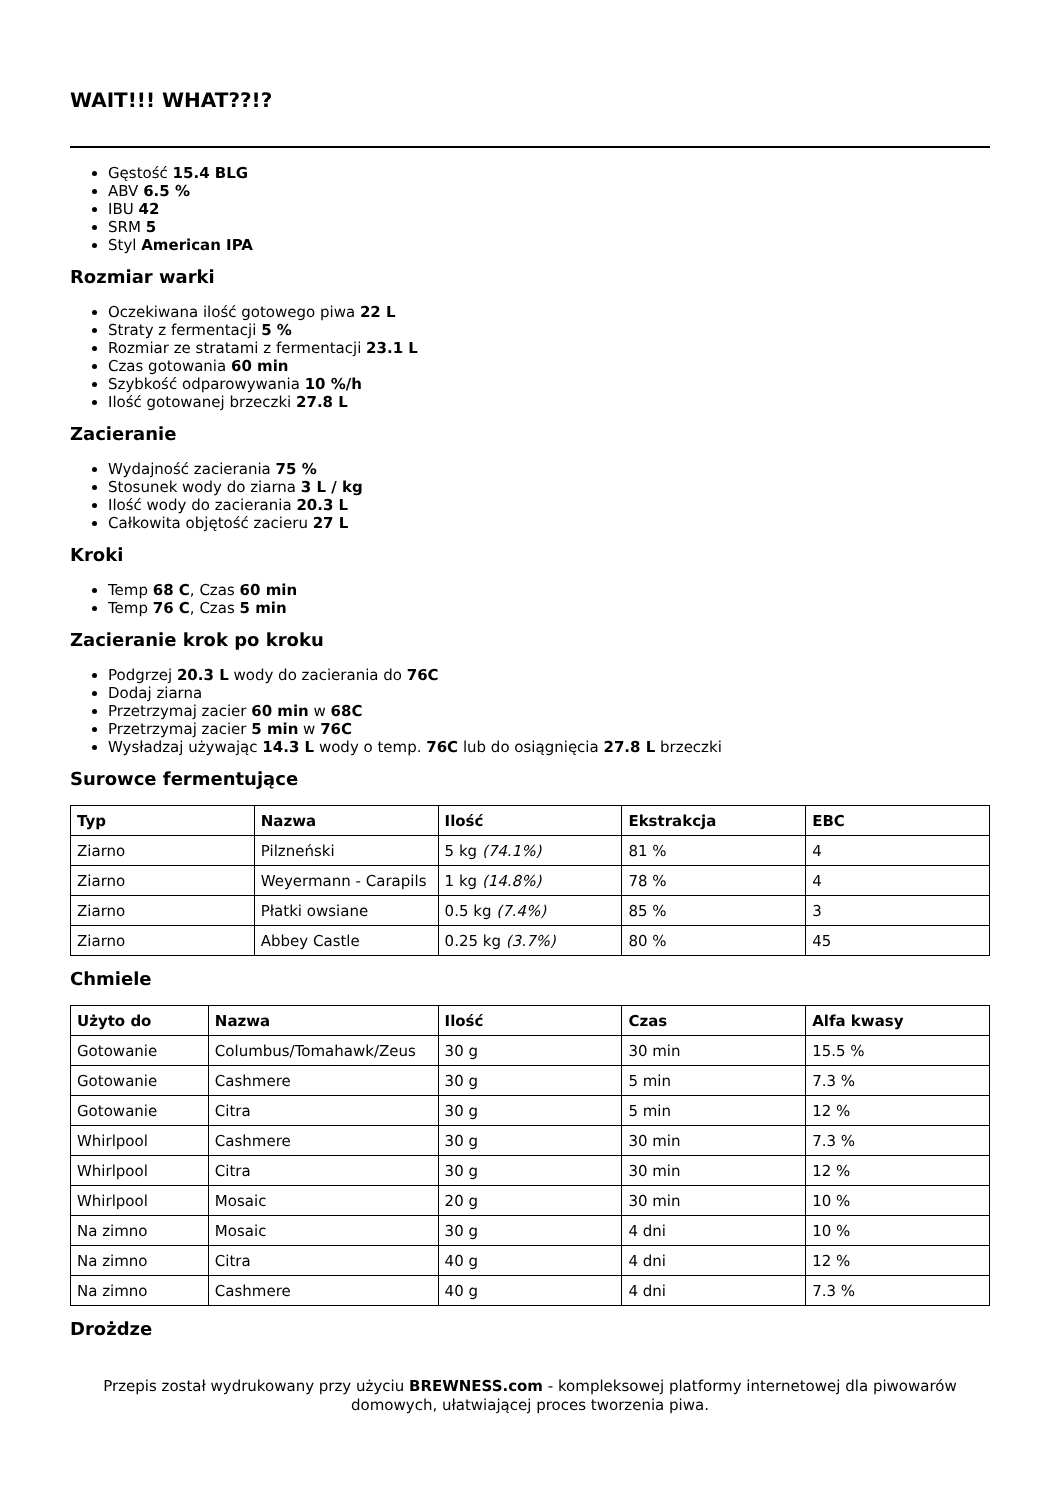WAIT!!! WHAT??!?
Gęstość 15.4 BLG
ABV 6.5 %
IBU 42
SRM 5
Styl American IPA
Rozmiar warki
Oczekiwana ilość gotowego piwa 22 L
Straty z fermentacji 5 %
Rozmiar ze stratami z fermentacji 23.1 L
Czas gotowania 60 min
Szybkość odparowywania 10 %/h
Ilość gotowanej brzeczki 27.8 L
Zacieranie
Wydajność zacierania 75 %
Stosunek wody do ziarna 3 L / kg
Ilość wody do zacierania 20.3 L
Całkowita objętość zacieru 27 L
Kroki
Temp 68 C, Czas 60 min
Temp 76 C, Czas 5 min
Zacieranie krok po kroku
Podgrzej 20.3 L wody do zacierania do 76C
Dodaj ziarna
Przetrzymaj zacier 60 min w 68C
Przetrzymaj zacier 5 min w 76C
Wysładzaj używając 14.3 L wody o temp. 76C lub do osiągnięcia 27.8 L brzeczki
Surowce fermentujące
| Typ | Nazwa | Ilość | Ekstrakcja | EBC |
| --- | --- | --- | --- | --- |
| Ziarno | Pilzneński | 5 kg (74.1%) | 81 % | 4 |
| Ziarno | Weyermann - Carapils | 1 kg (14.8%) | 78 % | 4 |
| Ziarno | Płatki owsiane | 0.5 kg (7.4%) | 85 % | 3 |
| Ziarno | Abbey Castle | 0.25 kg (3.7%) | 80 % | 45 |
Chmiele
| Użyto do | Nazwa | Ilość | Czas | Alfa kwasy |
| --- | --- | --- | --- | --- |
| Gotowanie | Columbus/Tomahawk/Zeus | 30 g | 30 min | 15.5 % |
| Gotowanie | Cashmere | 30 g | 5 min | 7.3 % |
| Gotowanie | Citra | 30 g | 5 min | 12 % |
| Whirlpool | Cashmere | 30 g | 30 min | 7.3 % |
| Whirlpool | Citra | 30 g | 30 min | 12 % |
| Whirlpool | Mosaic | 20 g | 30 min | 10 % |
| Na zimno | Mosaic | 30 g | 4 dni | 10 % |
| Na zimno | Citra | 40 g | 4 dni | 12 % |
| Na zimno | Cashmere | 40 g | 4 dni | 7.3 % |
Drożdze
Przepis został wydrukowany przy użyciu BREWNESS.com - kompleksowej platformy internetowej dla piwowarów domowych, ułatwiającej proces tworzenia piwa.